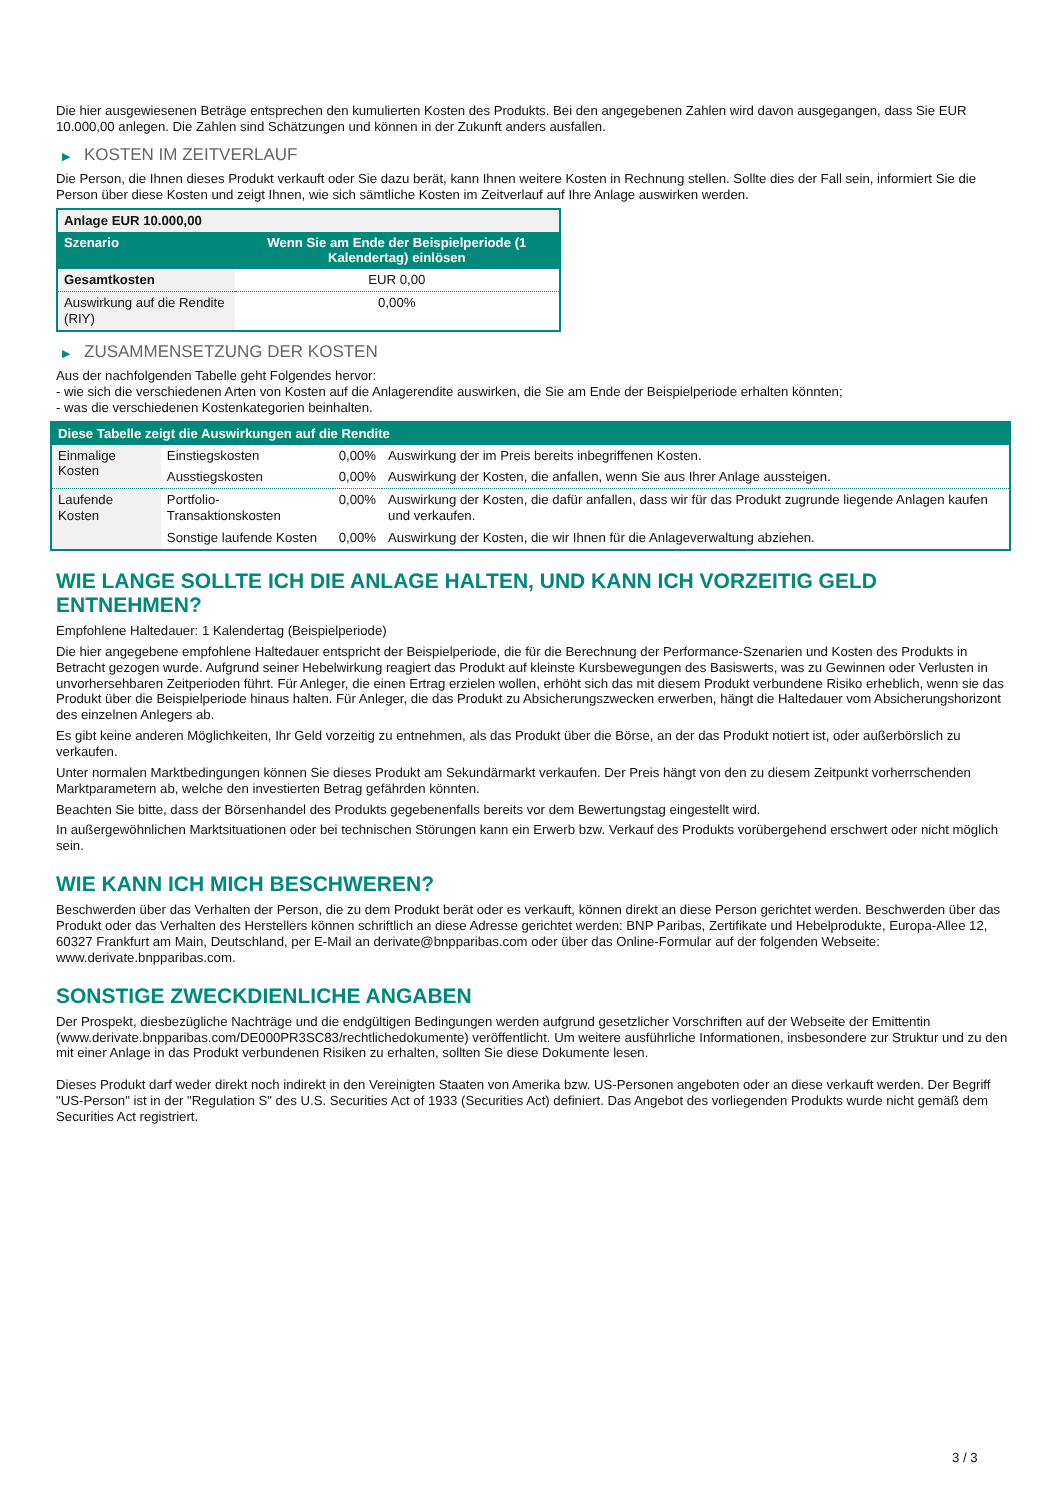Die hier ausgewiesenen Beträge entsprechen den kumulierten Kosten des Produkts. Bei den angegebenen Zahlen wird davon ausgegangen, dass Sie EUR 10.000,00 anlegen. Die Zahlen sind Schätzungen und können in der Zukunft anders ausfallen.
▶ KOSTEN IM ZEITVERLAUF
Die Person, die Ihnen dieses Produkt verkauft oder Sie dazu berät, kann Ihnen weitere Kosten in Rechnung stellen. Sollte dies der Fall sein, informiert Sie die Person über diese Kosten und zeigt Ihnen, wie sich sämtliche Kosten im Zeitverlauf auf Ihre Anlage auswirken werden.
| Anlage EUR 10.000,00 | |
| --- | --- |
| Szenario | Wenn Sie am Ende der Beispielperiode (1 Kalendertag) einlösen |
| Gesamtkosten | EUR 0,00 |
| Auswirkung auf die Rendite (RIY) | 0,00% |
▶ ZUSAMMENSETZUNG DER KOSTEN
Aus der nachfolgenden Tabelle geht Folgendes hervor:
- wie sich die verschiedenen Arten von Kosten auf die Anlagerendite auswirken, die Sie am Ende der Beispielperiode erhalten könnten;
- was die verschiedenen Kostenkategorien beinhalten.
| Diese Tabelle zeigt die Auswirkungen auf die Rendite | | | |
| --- | --- | --- | --- |
| Einmalige Kosten | Einstiegskosten | 0,00% | Auswirkung der im Preis bereits inbegriffenen Kosten. |
| | Ausstiegskosten | 0,00% | Auswirkung der Kosten, die anfallen, wenn Sie aus Ihrer Anlage aussteigen. |
| Laufende Kosten | Portfolio-Transaktionskosten | 0,00% | Auswirkung der Kosten, die dafür anfallen, dass wir für das Produkt zugrunde liegende Anlagen kaufen und verkaufen. |
| | Sonstige laufende Kosten | 0,00% | Auswirkung der Kosten, die wir Ihnen für die Anlageverwaltung abziehen. |
WIE LANGE SOLLTE ICH DIE ANLAGE HALTEN, UND KANN ICH VORZEITIG GELD ENTNEHMEN?
Empfohlene Haltedauer: 1 Kalendertag (Beispielperiode)
Die hier angegebene empfohlene Haltedauer entspricht der Beispielperiode, die für die Berechnung der Performance-Szenarien und Kosten des Produkts in Betracht gezogen wurde. Aufgrund seiner Hebelwirkung reagiert das Produkt auf kleinste Kursbewegungen des Basiswerts, was zu Gewinnen oder Verlusten in unvorhersehbaren Zeitperioden führt. Für Anleger, die einen Ertrag erzielen wollen, erhöht sich das mit diesem Produkt verbundene Risiko erheblich, wenn sie das Produkt über die Beispielperiode hinaus halten. Für Anleger, die das Produkt zu Absicherungszwecken erwerben, hängt die Haltedauer vom Absicherungshorizont des einzelnen Anlegers ab.
Es gibt keine anderen Möglichkeiten, Ihr Geld vorzeitig zu entnehmen, als das Produkt über die Börse, an der das Produkt notiert ist, oder außerbörslich zu verkaufen.
Unter normalen Marktbedingungen können Sie dieses Produkt am Sekundärmarkt verkaufen. Der Preis hängt von den zu diesem Zeitpunkt vorherrschenden Marktparametern ab, welche den investierten Betrag gefährden könnten.
Beachten Sie bitte, dass der Börsenhandel des Produkts gegebenenfalls bereits vor dem Bewertungstag eingestellt wird.
In außergewöhnlichen Marktsituationen oder bei technischen Störungen kann ein Erwerb bzw. Verkauf des Produkts vorübergehend erschwert oder nicht möglich sein.
WIE KANN ICH MICH BESCHWEREN?
Beschwerden über das Verhalten der Person, die zu dem Produkt berät oder es verkauft, können direkt an diese Person gerichtet werden. Beschwerden über das Produkt oder das Verhalten des Herstellers können schriftlich an diese Adresse gerichtet werden: BNP Paribas, Zertifikate und Hebelprodukte, Europa-Allee 12, 60327 Frankfurt am Main, Deutschland, per E-Mail an derivate@bnpparibas.com oder über das Online-Formular auf der folgenden Webseite: www.derivate.bnpparibas.com.
SONSTIGE ZWECKDIENLICHE ANGABEN
Der Prospekt, diesbezügliche Nachträge und die endgültigen Bedingungen werden aufgrund gesetzlicher Vorschriften auf der Webseite der Emittentin (www.derivate.bnpparibas.com/DE000PR3SC83/rechtlichedokumente) veröffentlicht. Um weitere ausführliche Informationen, insbesondere zur Struktur und zu den mit einer Anlage in das Produkt verbundenen Risiken zu erhalten, sollten Sie diese Dokumente lesen.
Dieses Produkt darf weder direkt noch indirekt in den Vereinigten Staaten von Amerika bzw. US-Personen angeboten oder an diese verkauft werden. Der Begriff "US-Person" ist in der "Regulation S" des U.S. Securities Act of 1933 (Securities Act) definiert. Das Angebot des vorliegenden Produkts wurde nicht gemäß dem Securities Act registriert.
3 / 3